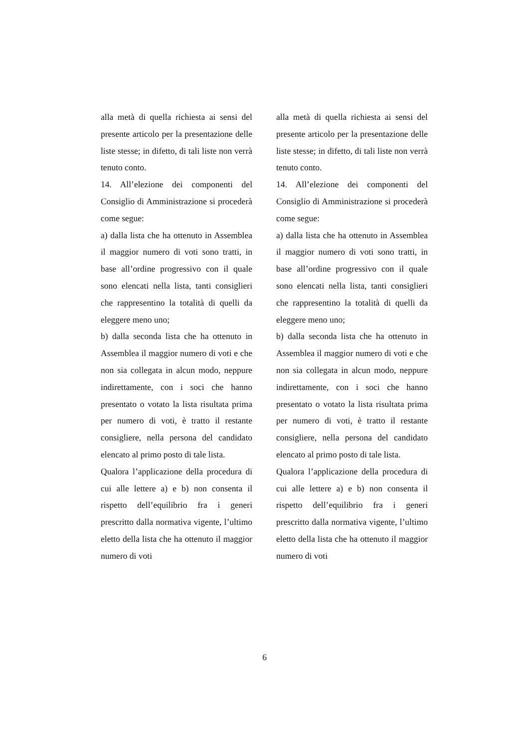alla metà di quella richiesta ai sensi del presente articolo per la presentazione delle liste stesse; in difetto, di tali liste non verrà tenuto conto.
14. All’elezione dei componenti del Consiglio di Amministrazione si procederà come segue:
a) dalla lista che ha ottenuto in Assemblea il maggior numero di voti sono tratti, in base all’ordine progressivo con il quale sono elencati nella lista, tanti consiglieri che rappresentino la totalità di quelli da eleggere meno uno;
b) dalla seconda lista che ha ottenuto in Assemblea il maggior numero di voti e che non sia collegata in alcun modo, neppure indirettamente, con i soci che hanno presentato o votato la lista risultata prima per numero di voti, è tratto il restante consigliere, nella persona del candidato elencato al primo posto di tale lista.
Qualora l’applicazione della procedura di cui alle lettere a) e b) non consenta il rispetto dell’equilibrio fra i generi prescritto dalla normativa vigente, l’ultimo eletto della lista che ha ottenuto il maggior numero di voti
alla metà di quella richiesta ai sensi del presente articolo per la presentazione delle liste stesse; in difetto, di tali liste non verrà tenuto conto.
14. All’elezione dei componenti del Consiglio di Amministrazione si procederà come segue:
a) dalla lista che ha ottenuto in Assemblea il maggior numero di voti sono tratti, in base all’ordine progressivo con il quale sono elencati nella lista, tanti consiglieri che rappresentino la totalità di quelli da eleggere meno uno;
b) dalla seconda lista che ha ottenuto in Assemblea il maggior numero di voti e che non sia collegata in alcun modo, neppure indirettamente, con i soci che hanno presentato o votato la lista risultata prima per numero di voti, è tratto il restante consigliere, nella persona del candidato elencato al primo posto di tale lista.
Qualora l’applicazione della procedura di cui alle lettere a) e b) non consenta il rispetto dell’equilibrio fra i generi prescritto dalla normativa vigente, l’ultimo eletto della lista che ha ottenuto il maggior numero di voti
6